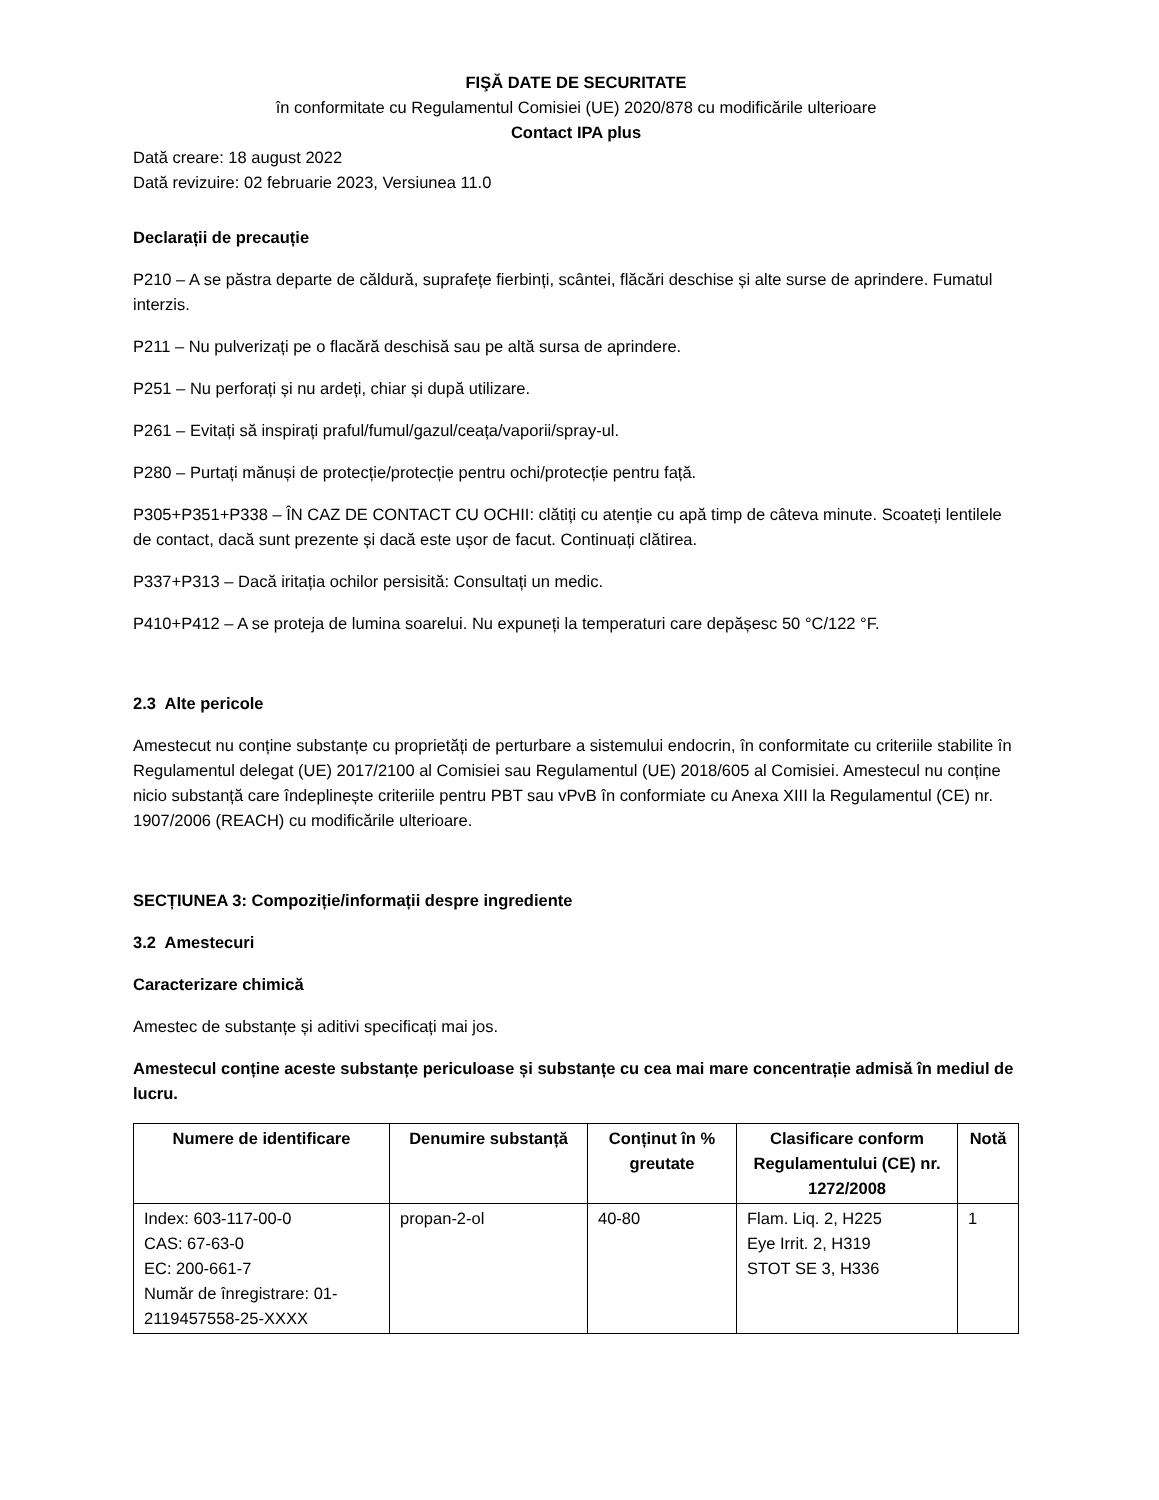FIŞĂ DATE DE SECURITATE
în conformitate cu Regulamentul Comisiei (UE) 2020/878 cu modificările ulterioare
Contact IPA plus
Dată creare: 18 august 2022
Dată revizuire: 02 februarie 2023, Versiunea 11.0
Declarații de precauție
P210 – A se păstra departe de căldură, suprafețe fierbinți, scântei, flăcări deschise și alte surse de aprindere. Fumatul interzis.
P211 – Nu pulverizați pe o flacără deschisă sau pe altă sursa de aprindere.
P251 – Nu perforați și nu ardeți, chiar și după utilizare.
P261 – Evitați să inspirați praful/fumul/gazul/ceața/vaporii/spray-ul.
P280 – Purtați mănuși de protecție/protecție pentru ochi/protecție pentru față.
P305+P351+P338 – ÎN CAZ DE CONTACT CU OCHII: clătiți cu atenție cu apă timp de câteva minute. Scoateți lentilele de contact, dacă sunt prezente și dacă este ușor de facut. Continuați clătirea.
P337+P313 – Dacă iritația ochilor persisită: Consultați un medic.
P410+P412 – A se proteja de lumina soarelui. Nu expuneți la temperaturi care depășesc 50 °C/122 °F.
2.3 Alte pericole
Amestecut nu conține substanțe cu proprietăți de perturbare a sistemului endocrin, în conformitate cu criteriile stabilite în Regulamentul delegat (UE) 2017/2100 al Comisiei sau Regulamentul (UE) 2018/605 al Comisiei. Amestecul nu conține nicio substanță care îndeplinește criteriile pentru PBT sau vPvB în conformiate cu Anexa XIII la Regulamentul (CE) nr. 1907/2006 (REACH) cu modificările ulterioare.
SECȚIUNEA 3: Compoziție/informații despre ingrediente
3.2 Amestecuri
Caracterizare chimică
Amestec de substanțe și aditivi specificați mai jos.
Amestecul conține aceste substanțe periculoase și substanțe cu cea mai mare concentrație admisă în mediul de lucru.
| Numere de identificare | Denumire substanță | Conținut în % greutate | Clasificare conform Regulamentului (CE) nr. 1272/2008 | Notă |
| --- | --- | --- | --- | --- |
| Index: 603-117-00-0 CAS: 67-63-0 EC: 200-661-7 Număr de înregistrare: 01-2119457558-25-XXXX | propan-2-ol | 40-80 | Flam. Liq. 2, H225 Eye Irrit. 2, H319 STOT SE 3, H336 | 1 |